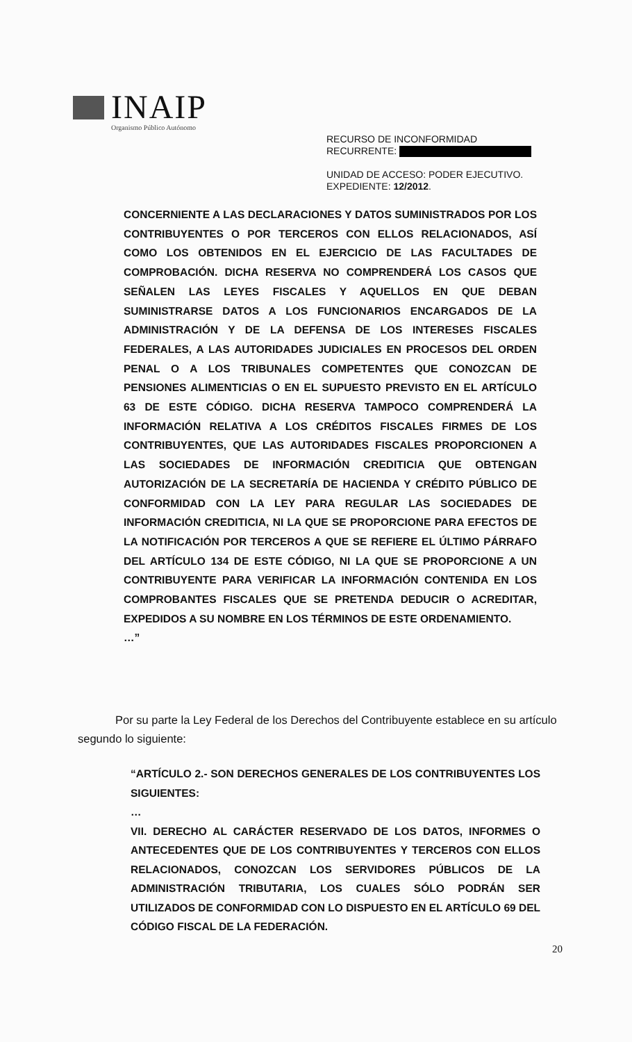INAIP
Organismo Público Autónomo
RECURSO DE INCONFORMIDAD
RECURRENTE:
UNIDAD DE ACCESO: PODER EJECUTIVO.
EXPEDIENTE: 12/2012.
CONCERNIENTE A LAS DECLARACIONES Y DATOS SUMINISTRADOS POR LOS CONTRIBUYENTES O POR TERCEROS CON ELLOS RELACIONADOS, ASÍ COMO LOS OBTENIDOS EN EL EJERCICIO DE LAS FACULTADES DE COMPROBACIÓN. DICHA RESERVA NO COMPRENDERÁ LOS CASOS QUE SEÑALEN LAS LEYES FISCALES Y AQUELLOS EN QUE DEBAN SUMINISTRARSE DATOS A LOS FUNCIONARIOS ENCARGADOS DE LA ADMINISTRACIÓN Y DE LA DEFENSA DE LOS INTERESES FISCALES FEDERALES, A LAS AUTORIDADES JUDICIALES EN PROCESOS DEL ORDEN PENAL O A LOS TRIBUNALES COMPETENTES QUE CONOZCAN DE PENSIONES ALIMENTICIAS O EN EL SUPUESTO PREVISTO EN EL ARTÍCULO 63 DE ESTE CÓDIGO. DICHA RESERVA TAMPOCO COMPRENDERÁ LA INFORMACIÓN RELATIVA A LOS CRÉDITOS FISCALES FIRMES DE LOS CONTRIBUYENTES, QUE LAS AUTORIDADES FISCALES PROPORCIONEN A LAS SOCIEDADES DE INFORMACIÓN CREDITICIA QUE OBTENGAN AUTORIZACIÓN DE LA SECRETARÍA DE HACIENDA Y CRÉDITO PÚBLICO DE CONFORMIDAD CON LA LEY PARA REGULAR LAS SOCIEDADES DE INFORMACIÓN CREDITICIA, NI LA QUE SE PROPORCIONE PARA EFECTOS DE LA NOTIFICACIÓN POR TERCEROS A QUE SE REFIERE EL ÚLTIMO PÁRRAFO DEL ARTÍCULO 134 DE ESTE CÓDIGO, NI LA QUE SE PROPORCIONE A UN CONTRIBUYENTE PARA VERIFICAR LA INFORMACIÓN CONTENIDA EN LOS COMPROBANTES FISCALES QUE SE PRETENDA DEDUCIR O ACREDITAR, EXPEDIDOS A SU NOMBRE EN LOS TÉRMINOS DE ESTE ORDENAMIENTO.
…”
Por su parte la Ley Federal de los Derechos del Contribuyente establece en su artículo segundo lo siguiente:
“ARTÍCULO 2.- SON DERECHOS GENERALES DE LOS CONTRIBUYENTES LOS SIGUIENTES:
…
VII. DERECHO AL CARÁCTER RESERVADO DE LOS DATOS, INFORMES O ANTECEDENTES QUE DE LOS CONTRIBUYENTES Y TERCEROS CON ELLOS RELACIONADOS, CONOZCAN LOS SERVIDORES PÚBLICOS DE LA ADMINISTRACIÓN TRIBUTARIA, LOS CUALES SÓLO PODRÁN SER UTILIZADOS DE CONFORMIDAD CON LO DISPUESTO EN EL ARTÍCULO 69 DEL CÓDIGO FISCAL DE LA FEDERACIÓN.
20